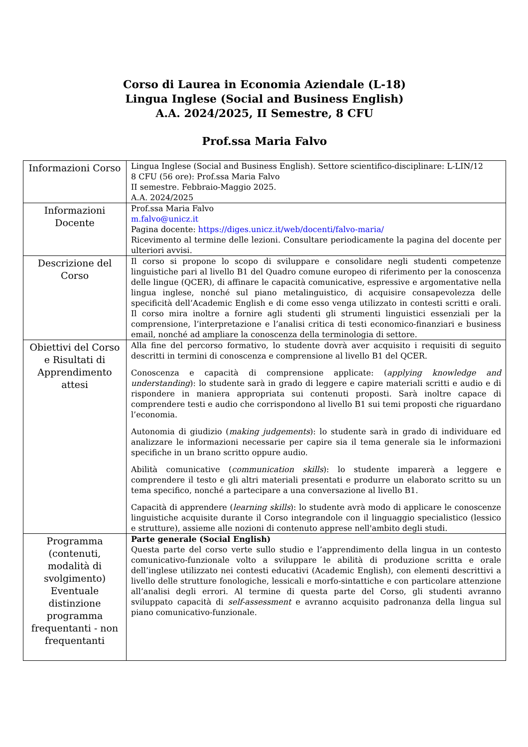Corso di Laurea in Economia Aziendale (L-18)
Lingua Inglese (Social and Business English)
A.A. 2024/2025, II Semestre, 8 CFU
Prof.ssa Maria Falvo
| Informazioni Corso | Lingua Inglese (Social and Business English). Settore scientifico-disciplinare: L-LIN/12 8 CFU (56 ore): Prof.ssa Maria Falvo II semestre. Febbraio-Maggio 2025. A.A. 2024/2025 |
| Informazioni Docente | Prof.ssa Maria Falvo m.falvo@unicz.it Pagina docente: https://diges.unicz.it/web/docenti/falvo-maria/ Ricevimento al termine delle lezioni. Consultare periodicamente la pagina del docente per ulteriori avvisi. |
| Descrizione del Corso | Il corso si propone lo scopo di sviluppare e consolidare negli studenti competenze linguistiche pari al livello B1 del Quadro comune europeo di riferimento per la conoscenza delle lingue (QCER), di affinare le capacità comunicative, espressive e argomentative nella lingua inglese, nonché sul piano metalinguistico, di acquisire consapevolezza delle specificità dell’Academic English e di come esso venga utilizzato in contesti scritti e orali. Il corso mira inoltre a fornire agli studenti gli strumenti linguistici essenziali per la comprensione, l’interpretazione e l’analisi critica di testi economico-finanziari e business email, nonché ad ampliare la conoscenza della terminologia di settore. |
| Obiettivi del Corso e Risultati di Apprendimento attesi | Alla fine del percorso formativo, lo studente dovrà aver acquisito i requisiti di seguito descritti in termini di conoscenza e comprensione al livello B1 del QCER. Conoscenza e capacità di comprensione applicate: ( applying knowledge and understanding ): lo studente sarà in grado di leggere e capire materiali scritti e audio e di rispondere in maniera appropriata sui contenuti proposti. Sarà inoltre capace di comprendere testi e audio che corrispondono al livello B1 sui temi proposti che riguardano l’economia. Autonomia di giudizio ( making judgements ): lo studente sarà in grado di individuare ed analizzare le informazioni necessarie per capire sia il tema generale sia le informazioni specifiche in un brano scritto oppure audio. Abilità comunicative ( communication skills ): lo studente imparerà a leggere e comprendere il testo e gli altri materiali presentati e produrre un elaborato scritto su un tema specifico, nonché a partecipare a una conversazione al livello B1. Capacità di apprendere ( learning skills ): lo studente avrà modo di applicare le conoscenze linguistiche acquisite durante il Corso integrandole con il linguaggio specialistico (lessico e strutture), assieme alle nozioni di contenuto apprese nell'ambito degli studi. |
| Programma (contenuti, modalità di svolgimento) Eventuale distinzione programma frequentanti - non frequentanti | Parte generale (Social English) Questa parte del corso verte sullo studio e l’apprendimento della lingua in un contesto comunicativo-funzionale volto a sviluppare le abilità di produzione scritta e orale dell’inglese utilizzato nei contesti educativi (Academic English), con elementi descrittivi a livello delle strutture fonologiche, lessicali e morfo-sintattiche e con particolare attenzione all’analisi degli errori. Al termine di questa parte del Corso, gli studenti avranno sviluppato capacità di self-assessment e avranno acquisito padronanza della lingua sul piano comunicativo-funzionale. |